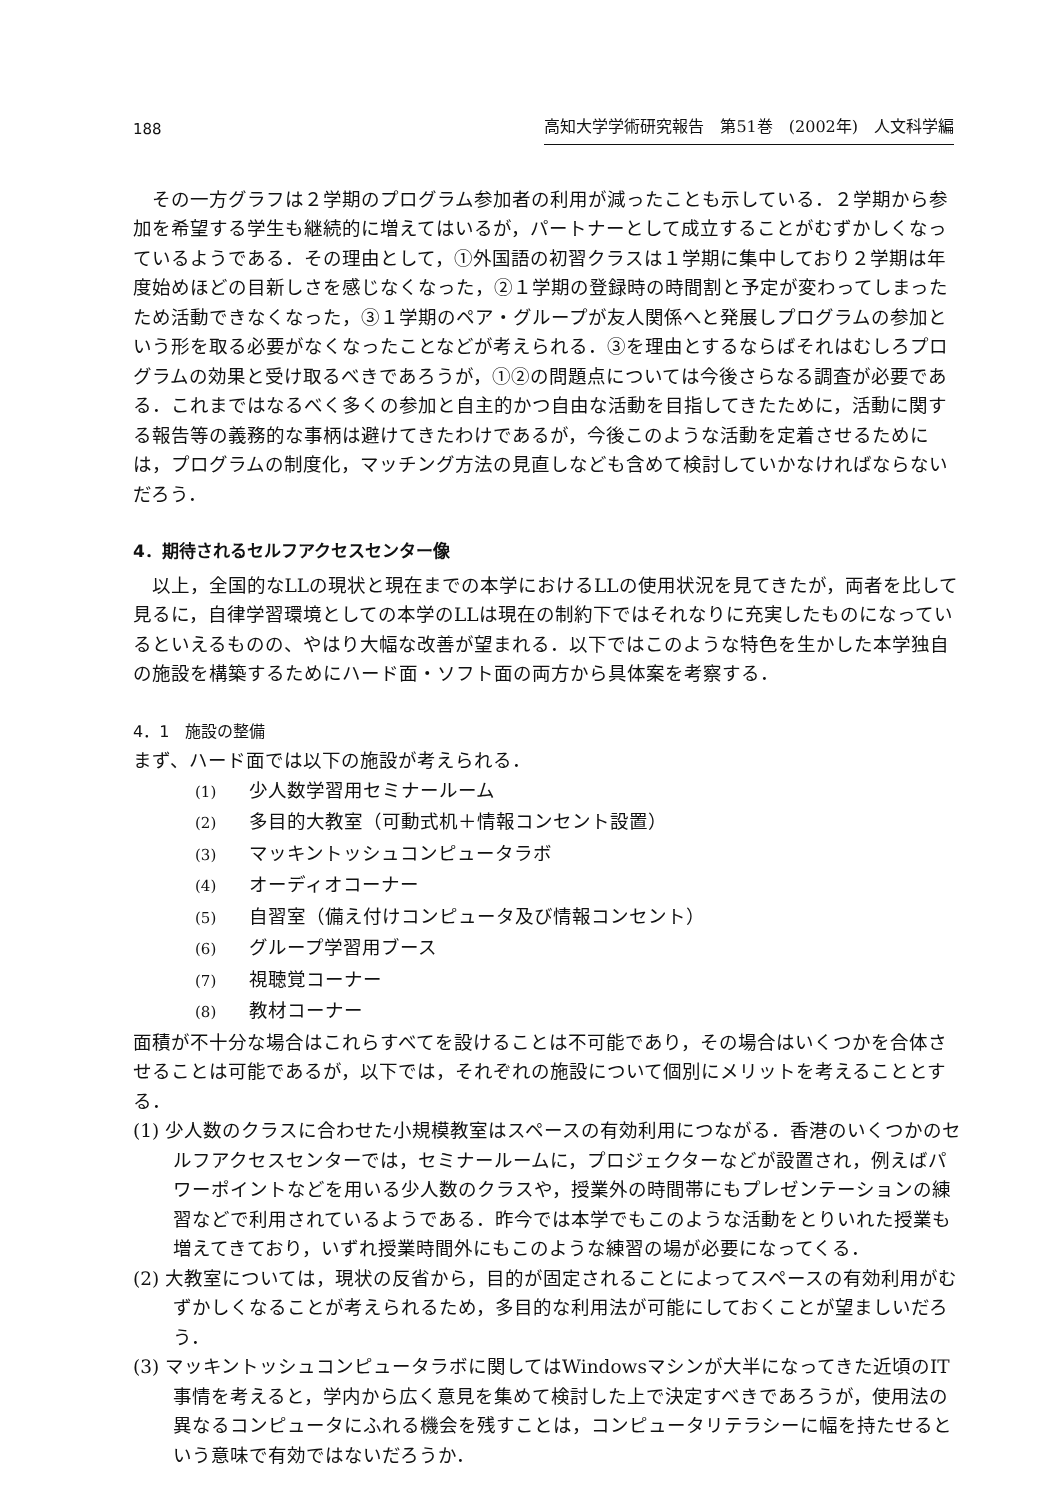188 高知大学学術研究報告　第51巻　(2002年)　人文科学編
その一方グラフは２学期のプログラム参加者の利用が減ったことも示している．２学期から参加を希望する学生も継続的に増えてはいるが，パートナーとして成立することがむずかしくなっているようである．その理由として，①外国語の初習クラスは１学期に集中しており２学期は年度始めほどの目新しさを感じなくなった，②１学期の登録時の時間割と予定が変わってしまったため活動できなくなった，③１学期のペア・グループが友人関係へと発展しプログラムの参加という形を取る必要がなくなったことなどが考えられる．③を理由とするならばそれはむしろプログラムの効果と受け取るべきであろうが，①②の問題点については今後さらなる調査が必要である．これまではなるべく多くの参加と自主的かつ自由な活動を目指してきたために，活動に関する報告等の義務的な事柄は避けてきたわけであるが，今後このような活動を定着させるためには，プログラムの制度化，マッチング方法の見直しなども含めて検討していかなければならないだろう．
4．期待されるセルフアクセスセンター像
以上，全国的なLLの現状と現在までの本学におけるLLの使用状況を見てきたが，両者を比して見るに，自律学習環境としての本学のLLは現在の制約下ではそれなりに充実したものになっているといえるものの、やはり大幅な改善が望まれる．以下ではこのような特色を生かした本学独自の施設を構築するためにハード面・ソフト面の両方から具体案を考察する．
4．1　施設の整備
まず、ハード面では以下の施設が考えられる．
(1) 少人数学習用セミナールーム
(2) 多目的大教室（可動式机＋情報コンセント設置）
(3) マッキントッシュコンピュータラボ
(4) オーディオコーナー
(5) 自習室（備え付けコンピュータ及び情報コンセント）
(6) グループ学習用ブース
(7) 視聴覚コーナー
(8) 教材コーナー
面積が不十分な場合はこれらすべてを設けることは不可能であり，その場合はいくつかを合体させることは可能であるが，以下では，それぞれの施設について個別にメリットを考えることとする．
(1) 少人数のクラスに合わせた小規模教室はスペースの有効利用につながる．香港のいくつかのセルフアクセスセンターでは，セミナールームに，プロジェクターなどが設置され，例えばパワーポイントなどを用いる少人数のクラスや，授業外の時間帯にもプレゼンテーションの練習などで利用されているようである．昨今では本学でもこのような活動をとりいれた授業も増えてきており，いずれ授業時間外にもこのような練習の場が必要になってくる．
(2) 大教室については，現状の反省から，目的が固定されることによってスペースの有効利用がむずかしくなることが考えられるため，多目的な利用法が可能にしておくことが望ましいだろう．
(3) マッキントッシュコンピュータラボに関してはWindowsマシンが大半になってきた近頃のIT事情を考えると，学内から広く意見を集めて検討した上で決定すべきであろうが，使用法の異なるコンピュータにふれる機会を残すことは，コンピュータリテラシーに幅を持たせるという意味で有効ではないだろうか．